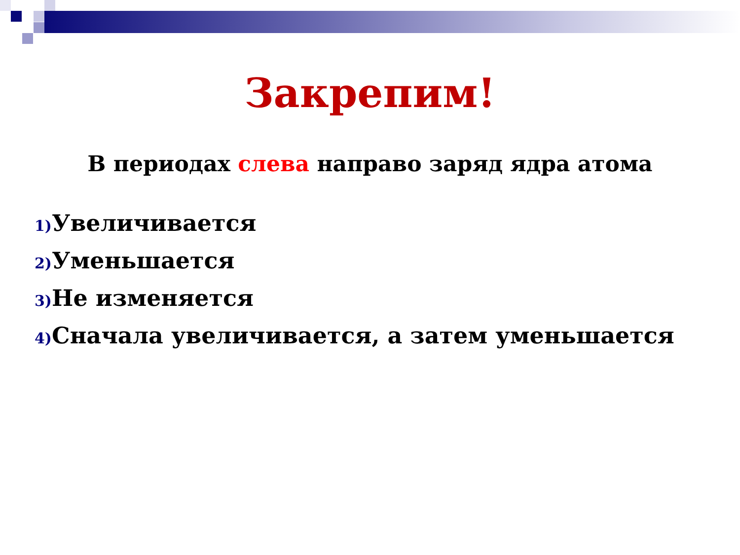Закрепим!
В периодах слева направо заряд ядра атома
1) Увеличивается
2) Уменьшается
3) Не изменяется
4) Сначала увеличивается, а затем уменьшается